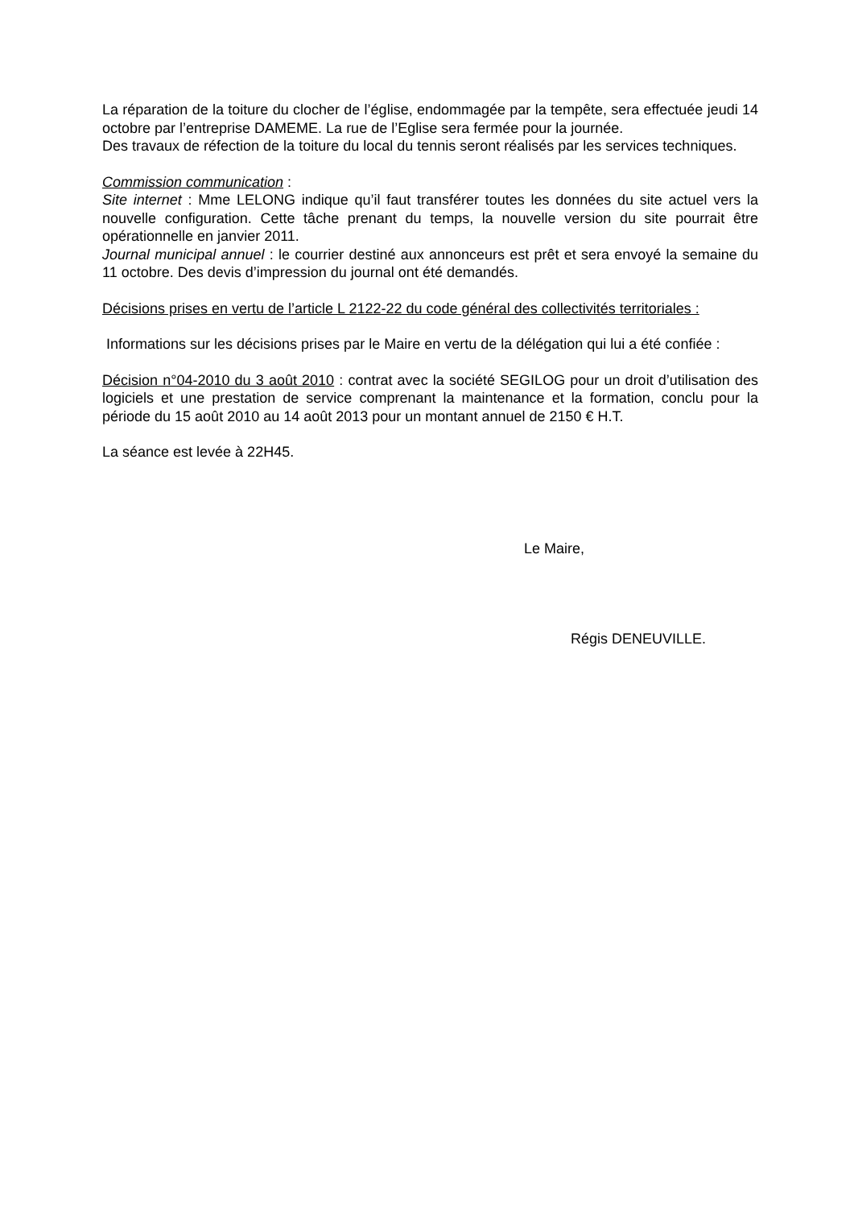La réparation de la toiture du clocher de l’église, endommagée par la tempête, sera effectuée jeudi 14 octobre par l’entreprise DAMEME. La rue de l’Eglise sera fermée pour la journée.
Des travaux de réfection de la toiture du local du tennis seront réalisés par les services techniques.
Commission communication :
Site internet : Mme LELONG indique qu’il faut transférer toutes les données du site actuel vers la nouvelle configuration. Cette tâche prenant du temps, la nouvelle version du site pourrait être opérationnelle en janvier 2011.
Journal municipal annuel : le courrier destiné aux annonceurs est prêt et sera envoyé la semaine du 11 octobre. Des devis d’impression du journal ont été demandés.
Décisions prises en vertu de l’article L 2122-22 du code général des collectivités territoriales :
Informations sur les décisions prises par le Maire en vertu de la délégation qui lui a été confiée :
Décision n°04-2010 du 3 août 2010 : contrat avec la société SEGILOG pour un droit d’utilisation des logiciels et une prestation de service comprenant la maintenance et la formation, conclu pour la période du 15 août 2010 au 14 août 2013 pour un montant annuel de 2150 € H.T.
La séance est levée à 22H45.
Le Maire,
Régis DENEUVILLE.